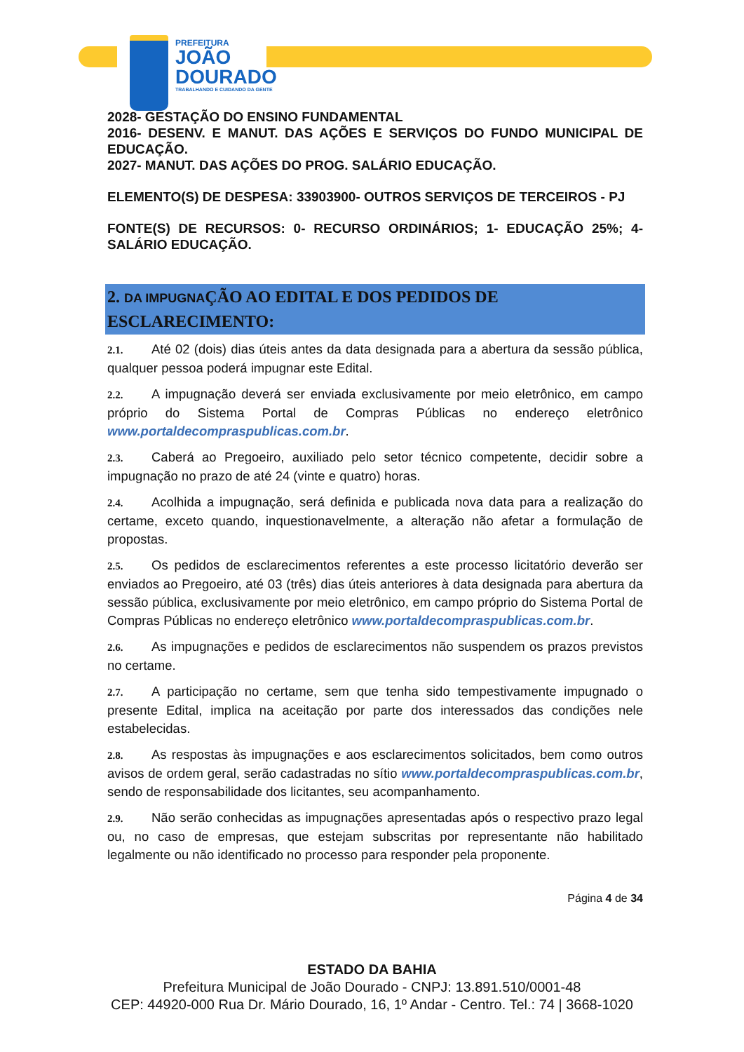PREFEITURA
JOÃO
DOURADO
TRABALHANDO E CUIDANDO DA GENTE
2028- GESTAÇÃO DO ENSINO FUNDAMENTAL
2016- DESENV. E MANUT. DAS AÇÕES E SERVIÇOS DO FUNDO MUNICIPAL DE EDUCAÇÃO.
2027- MANUT. DAS AÇÕES DO PROG. SALÁRIO EDUCAÇÃO.
ELEMENTO(S) DE DESPESA: 33903900- OUTROS SERVIÇOS DE TERCEIROS - PJ
FONTE(S) DE RECURSOS: 0- RECURSO ORDINÁRIOS; 1- EDUCAÇÃO 25%; 4- SALÁRIO EDUCAÇÃO.
2. DA IMPUGNAÇÃO AO EDITAL E DOS PEDIDOS DE ESCLARECIMENTO:
2.1. Até 02 (dois) dias úteis antes da data designada para a abertura da sessão pública, qualquer pessoa poderá impugnar este Edital.
2.2. A impugnação deverá ser enviada exclusivamente por meio eletrônico, em campo próprio do Sistema Portal de Compras Públicas no endereço eletrônico www.portaldecompraspublicas.com.br.
2.3. Caberá ao Pregoeiro, auxiliado pelo setor técnico competente, decidir sobre a impugnação no prazo de até 24 (vinte e quatro) horas.
2.4. Acolhida a impugnação, será definida e publicada nova data para a realização do certame, exceto quando, inquestionavelmente, a alteração não afetar a formulação de propostas.
2.5. Os pedidos de esclarecimentos referentes a este processo licitatório deverão ser enviados ao Pregoeiro, até 03 (três) dias úteis anteriores à data designada para abertura da sessão pública, exclusivamente por meio eletrônico, em campo próprio do Sistema Portal de Compras Públicas no endereço eletrônico www.portaldecompraspublicas.com.br.
2.6. As impugnações e pedidos de esclarecimentos não suspendem os prazos previstos no certame.
2.7. A participação no certame, sem que tenha sido tempestivamente impugnado o presente Edital, implica na aceitação por parte dos interessados das condições nele estabelecidas.
2.8. As respostas às impugnações e aos esclarecimentos solicitados, bem como outros avisos de ordem geral, serão cadastradas no sítio www.portaldecompraspublicas.com.br, sendo de responsabilidade dos licitantes, seu acompanhamento.
2.9. Não serão conhecidas as impugnações apresentadas após o respectivo prazo legal ou, no caso de empresas, que estejam subscritas por representante não habilitado legalmente ou não identificado no processo para responder pela proponente.
Página 4 de 34
ESTADO DA BAHIA
Prefeitura Municipal de João Dourado - CNPJ: 13.891.510/0001-48
CEP: 44920-000 Rua Dr. Mário Dourado, 16, 1º Andar - Centro. Tel.: 74 | 3668-1020